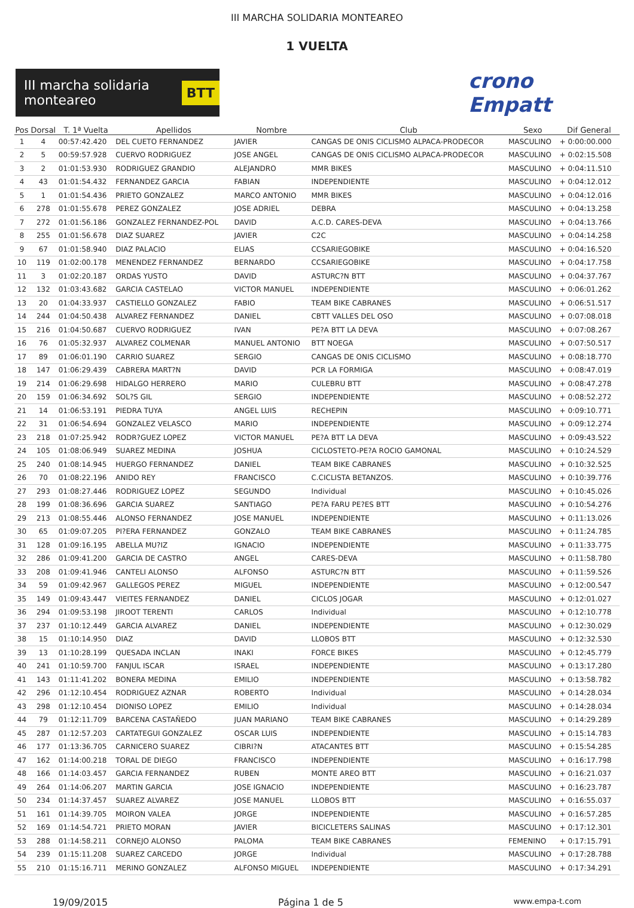III MARCHA SOLIDARIA MONTEAREO
1 VUELTA
III marcha solidaria montearео BTT
crono Empatt
| Pos | Dorsal | T. 1ª Vuelta | Apellidos | Nombre | Club | Sexo | Dif General |
| --- | --- | --- | --- | --- | --- | --- | --- |
| 1 | 4 | 00:57:42.420 | DEL CUETO FERNANDEZ | JAVIER | CANGAS DE ONIS CICLISMO ALPACA-PRODECOR | MASCULINO | + 0:00:00.000 |
| 2 | 5 | 00:59:57.928 | CUERVO RODRIGUEZ | JOSE ANGEL | CANGAS DE ONIS CICLISMO ALPACA-PRODECOR | MASCULINO | + 0:02:15.508 |
| 3 | 2 | 01:01:53.930 | RODRIGUEZ GRANDIO | ALEJANDRO | MMR BIKES | MASCULINO | + 0:04:11.510 |
| 4 | 43 | 01:01:54.432 | FERNANDEZ GARCIA | FABIAN | INDEPENDIENTE | MASCULINO | + 0:04:12.012 |
| 5 | 1 | 01:01:54.436 | PRIETO GONZALEZ | MARCO ANTONIO | MMR BIKES | MASCULINO | + 0:04:12.016 |
| 6 | 278 | 01:01:55.678 | PEREZ GONZALEZ | JOSE ADRIEL | DEBRA | MASCULINO | + 0:04:13.258 |
| 7 | 272 | 01:01:56.186 | GONZALEZ FERNANDEZ-POL | DAVID | A.C.D. CARES-DEVA | MASCULINO | + 0:04:13.766 |
| 8 | 255 | 01:01:56.678 | DIAZ SUAREZ | JAVIER | C2C | MASCULINO | + 0:04:14.258 |
| 9 | 67 | 01:01:58.940 | DIAZ PALACIO | ELIAS | CCSARIEGOBIKE | MASCULINO | + 0:04:16.520 |
| 10 | 119 | 01:02:00.178 | MENENDEZ FERNANDEZ | BERNARDO | CCSARIEGOBIKE | MASCULINO | + 0:04:17.758 |
| 11 | 3 | 01:02:20.187 | ORDAS YUSTO | DAVID | ASTURC?N BTT | MASCULINO | + 0:04:37.767 |
| 12 | 132 | 01:03:43.682 | GARCIA CASTELAO | VICTOR MANUEL | INDEPENDIENTE | MASCULINO | + 0:06:01.262 |
| 13 | 20 | 01:04:33.937 | CASTIELLO GONZALEZ | FABIO | TEAM BIKE CABRANES | MASCULINO | + 0:06:51.517 |
| 14 | 244 | 01:04:50.438 | ALVAREZ FERNANDEZ | DANIEL | CBTT VALLES DEL OSO | MASCULINO | + 0:07:08.018 |
| 15 | 216 | 01:04:50.687 | CUERVO RODRIGUEZ | IVAN | PE?A BTT LA DEVA | MASCULINO | + 0:07:08.267 |
| 16 | 76 | 01:05:32.937 | ALVAREZ COLMENAR | MANUEL ANTONIO | BTT NOEGA | MASCULINO | + 0:07:50.517 |
| 17 | 89 | 01:06:01.190 | CARRIO SUAREZ | SERGIO | CANGAS DE ONIS CICLISMO | MASCULINO | + 0:08:18.770 |
| 18 | 147 | 01:06:29.439 | CABRERA MART?N | DAVID | PCR LA FORMIGA | MASCULINO | + 0:08:47.019 |
| 19 | 214 | 01:06:29.698 | HIDALGO HERRERO | MARIO | CULEBRU BTT | MASCULINO | + 0:08:47.278 |
| 20 | 159 | 01:06:34.692 | SOL?S GIL | SERGIO | INDEPENDIENTE | MASCULINO | + 0:08:52.272 |
| 21 | 14 | 01:06:53.191 | PIEDRA TUYA | ANGEL LUIS | RECHEPIN | MASCULINO | + 0:09:10.771 |
| 22 | 31 | 01:06:54.694 | GONZALEZ VELASCO | MARIO | INDEPENDIENTE | MASCULINO | + 0:09:12.274 |
| 23 | 218 | 01:07:25.942 | RODR?GUEZ LOPEZ | VICTOR MANUEL | PE?A BTT LA DEVA | MASCULINO | + 0:09:43.522 |
| 24 | 105 | 01:08:06.949 | SUAREZ MEDINA | JOSHUA | CICLOSTETO-PE?A ROCIO GAMONAL | MASCULINO | + 0:10:24.529 |
| 25 | 240 | 01:08:14.945 | HUERGO FERNANDEZ | DANIEL | TEAM BIKE CABRANES | MASCULINO | + 0:10:32.525 |
| 26 | 70 | 01:08:22.196 | ANIDO REY | FRANCISCO | C.CICLISTA BETANZOS. | MASCULINO | + 0:10:39.776 |
| 27 | 293 | 01:08:27.446 | RODRIGUEZ LOPEZ | SEGUNDO | Individual | MASCULINO | + 0:10:45.026 |
| 28 | 199 | 01:08:36.696 | GARCIA SUAREZ | SANTIAGO | PE?A FARU PE?ES BTT | MASCULINO | + 0:10:54.276 |
| 29 | 213 | 01:08:55.446 | ALONSO FERNANDEZ | JOSE MANUEL | INDEPENDIENTE | MASCULINO | + 0:11:13.026 |
| 30 | 65 | 01:09:07.205 | PI?ERA FERNANDEZ | GONZALO | TEAM BIKE CABRANES | MASCULINO | + 0:11:24.785 |
| 31 | 128 | 01:09:16.195 | ABELLA MU?IZ | IGNACIO | INDEPENDIENTE | MASCULINO | + 0:11:33.775 |
| 32 | 286 | 01:09:41.200 | GARCIA DE CASTRO | ANGEL | CARES-DEVA | MASCULINO | + 0:11:58.780 |
| 33 | 208 | 01:09:41.946 | CANTELI ALONSO | ALFONSO | ASTURC?N BTT | MASCULINO | + 0:11:59.526 |
| 34 | 59 | 01:09:42.967 | GALLEGOS PEREZ | MIGUEL | INDEPENDIENTE | MASCULINO | + 0:12:00.547 |
| 35 | 149 | 01:09:43.447 | VIEITES FERNANDEZ | DANIEL | CICLOS JOGAR | MASCULINO | + 0:12:01.027 |
| 36 | 294 | 01:09:53.198 | JIROOT TERENTI | CARLOS | Individual | MASCULINO | + 0:12:10.778 |
| 37 | 237 | 01:10:12.449 | GARCIA ALVAREZ | DANIEL | INDEPENDIENTE | MASCULINO | + 0:12:30.029 |
| 38 | 15 | 01:10:14.950 | DIAZ | DAVID | LLOBOS BTT | MASCULINO | + 0:12:32.530 |
| 39 | 13 | 01:10:28.199 | QUESADA INCLAN | INAKI | FORCE BIKES | MASCULINO | + 0:12:45.779 |
| 40 | 241 | 01:10:59.700 | FANJUL ISCAR | ISRAEL | INDEPENDIENTE | MASCULINO | + 0:13:17.280 |
| 41 | 143 | 01:11:41.202 | BONERA MEDINA | EMILIO | INDEPENDIENTE | MASCULINO | + 0:13:58.782 |
| 42 | 296 | 01:12:10.454 | RODRIGUEZ AZNAR | ROBERTO | Individual | MASCULINO | + 0:14:28.034 |
| 43 | 298 | 01:12:10.454 | DIONISO LOPEZ | EMILIO | Individual | MASCULINO | + 0:14:28.034 |
| 44 | 79 | 01:12:11.709 | BARCENA CASTAÑEDO | JUAN MARIANO | TEAM BIKE CABRANES | MASCULINO | + 0:14:29.289 |
| 45 | 287 | 01:12:57.203 | CARTATEGUI GONZALEZ | OSCAR LUIS | INDEPENDIENTE | MASCULINO | + 0:15:14.783 |
| 46 | 177 | 01:13:36.705 | CARNICERO SUAREZ | CIBRI?N | ATACANTES BTT | MASCULINO | + 0:15:54.285 |
| 47 | 162 | 01:14:00.218 | TORAL DE DIEGO | FRANCISCO | INDEPENDIENTE | MASCULINO | + 0:16:17.798 |
| 48 | 166 | 01:14:03.457 | GARCIA FERNANDEZ | RUBEN | MONTE AREO BTT | MASCULINO | + 0:16:21.037 |
| 49 | 264 | 01:14:06.207 | MARTIN GARCIA | JOSE IGNACIO | INDEPENDIENTE | MASCULINO | + 0:16:23.787 |
| 50 | 234 | 01:14:37.457 | SUAREZ ALVAREZ | JOSE MANUEL | LLOBOS BTT | MASCULINO | + 0:16:55.037 |
| 51 | 161 | 01:14:39.705 | MOIRON VALEA | JORGE | INDEPENDIENTE | MASCULINO | + 0:16:57.285 |
| 52 | 169 | 01:14:54.721 | PRIETO MORAN | JAVIER | BICICLETERS SALINAS | MASCULINO | + 0:17:12.301 |
| 53 | 288 | 01:14:58.211 | CORNEJO ALONSO | PALOMA | TEAM BIKE CABRANES | FEMENINO | + 0:17:15.791 |
| 54 | 239 | 01:15:11.208 | SUAREZ CARCEDO | JORGE | Individual | MASCULINO | + 0:17:28.788 |
| 55 | 210 | 01:15:16.711 | MERINO GONZALEZ | ALFONSO MIGUEL | INDEPENDIENTE | MASCULINO | + 0:17:34.291 |
19/09/2015 Página 1 de 5 www.empa-t.com